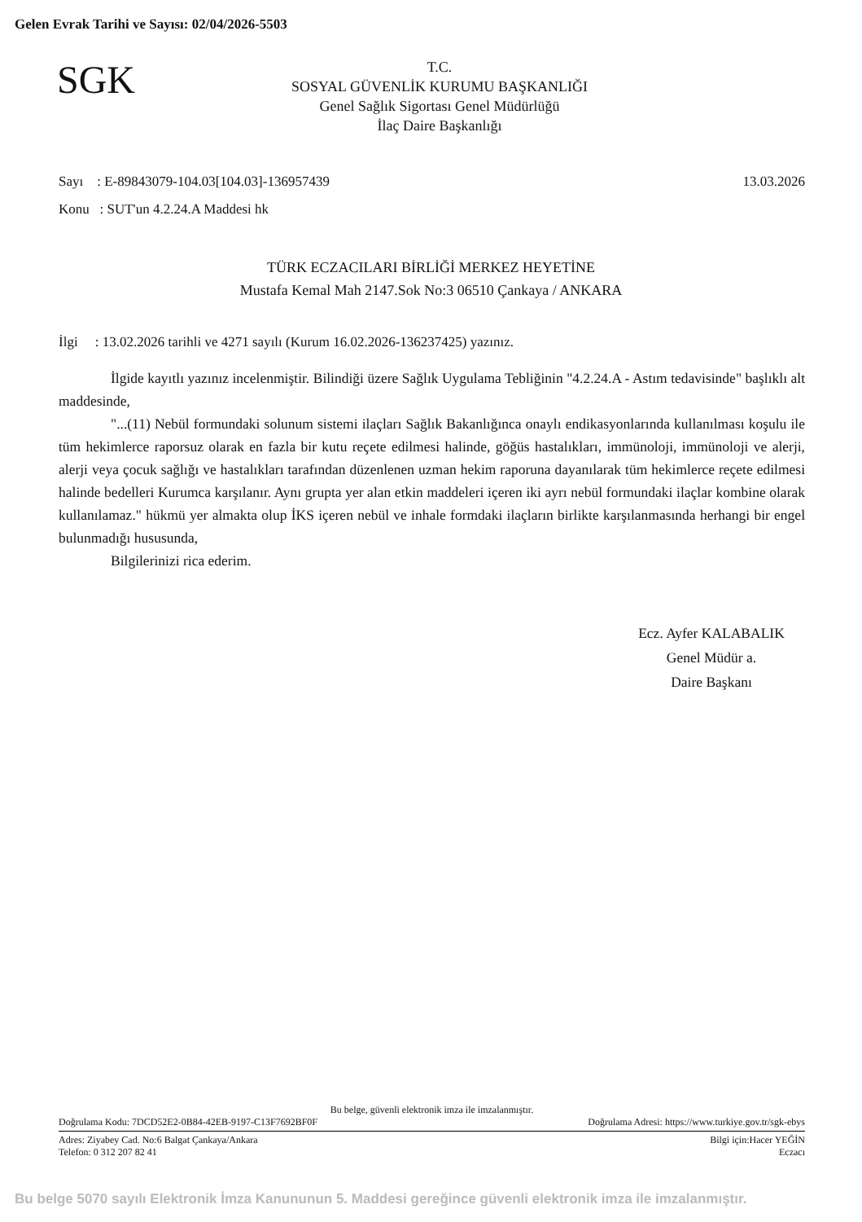Gelen Evrak Tarihi ve Sayısı: 02/04/2026-5503
SGK
T.C.
SOSYAL GÜVENLİK KURUMU BAŞKANLIĞI
Genel Sağlık Sigortası Genel Müdürlüğü
İlaç Daire Başkanlığı
Sayı : E-89843079-104.03[104.03]-136957439 13.03.2026
Konu : SUT'un 4.2.24.A Maddesi hk
TÜRK ECZACILARI BİRLİĞİ MERKEZ HEYETİNE
Mustafa Kemal Mah 2147.Sok No:3 06510 Çankaya / ANKARA
İlgi : 13.02.2026 tarihli ve 4271 sayılı (Kurum 16.02.2026-136237425) yazınız.
İlgide kayıtlı yazınız incelenmiştir. Bilindiği üzere Sağlık Uygulama Tebliğinin "4.2.24.A - Astım tedavisinde" başlıklı alt maddesinde,
"...(11) Nebül formundaki solunum sistemi ilaçları Sağlık Bakanlığınca onaylı endikasyonlarında kullanılması koşulu ile tüm hekimlerce raporsuz olarak en fazla bir kutu reçete edilmesi halinde, göğüs hastalıkları, immünoloji, immünoloji ve alerji, alerji veya çocuk sağlığı ve hastalıkları tarafından düzenlenen uzman hekim raporuna dayanılarak tüm hekimlerce reçete edilmesi halinde bedelleri Kurumca karşılanır. Aynı grupta yer alan etkin maddeleri içeren iki ayrı nebül formundaki ilaçlar kombine olarak kullanılamaz." hükmü yer almakta olup İKS içeren nebül ve inhale formdaki ilaçların birlikte karşılanmasında herhangi bir engel bulunmadığı hususunda,
Bilgilerinizi rica ederim.
Ecz. Ayfer KALABALIK
Genel Müdür a.
Daire Başkanı
Bu belge, güvenli elektronik imza ile imzalanmıştır.
Doğrulama Kodu: 7DCD52E2-0B84-42EB-9197-C13F7692BF0F Doğrulama Adresi: https://www.turkiye.gov.tr/sgk-ebys
Adres: Ziyabey Cad. No:6 Balgat Çankaya/Ankara
Telefon: 0 312 207 82 41 Bilgi için:Hacer YEĞİN
Eczacı
Bu belge 5070 sayılı Elektronik İmza Kanununun 5. Maddesi gereğince güvenli elektronik imza ile imzalanmıştır.